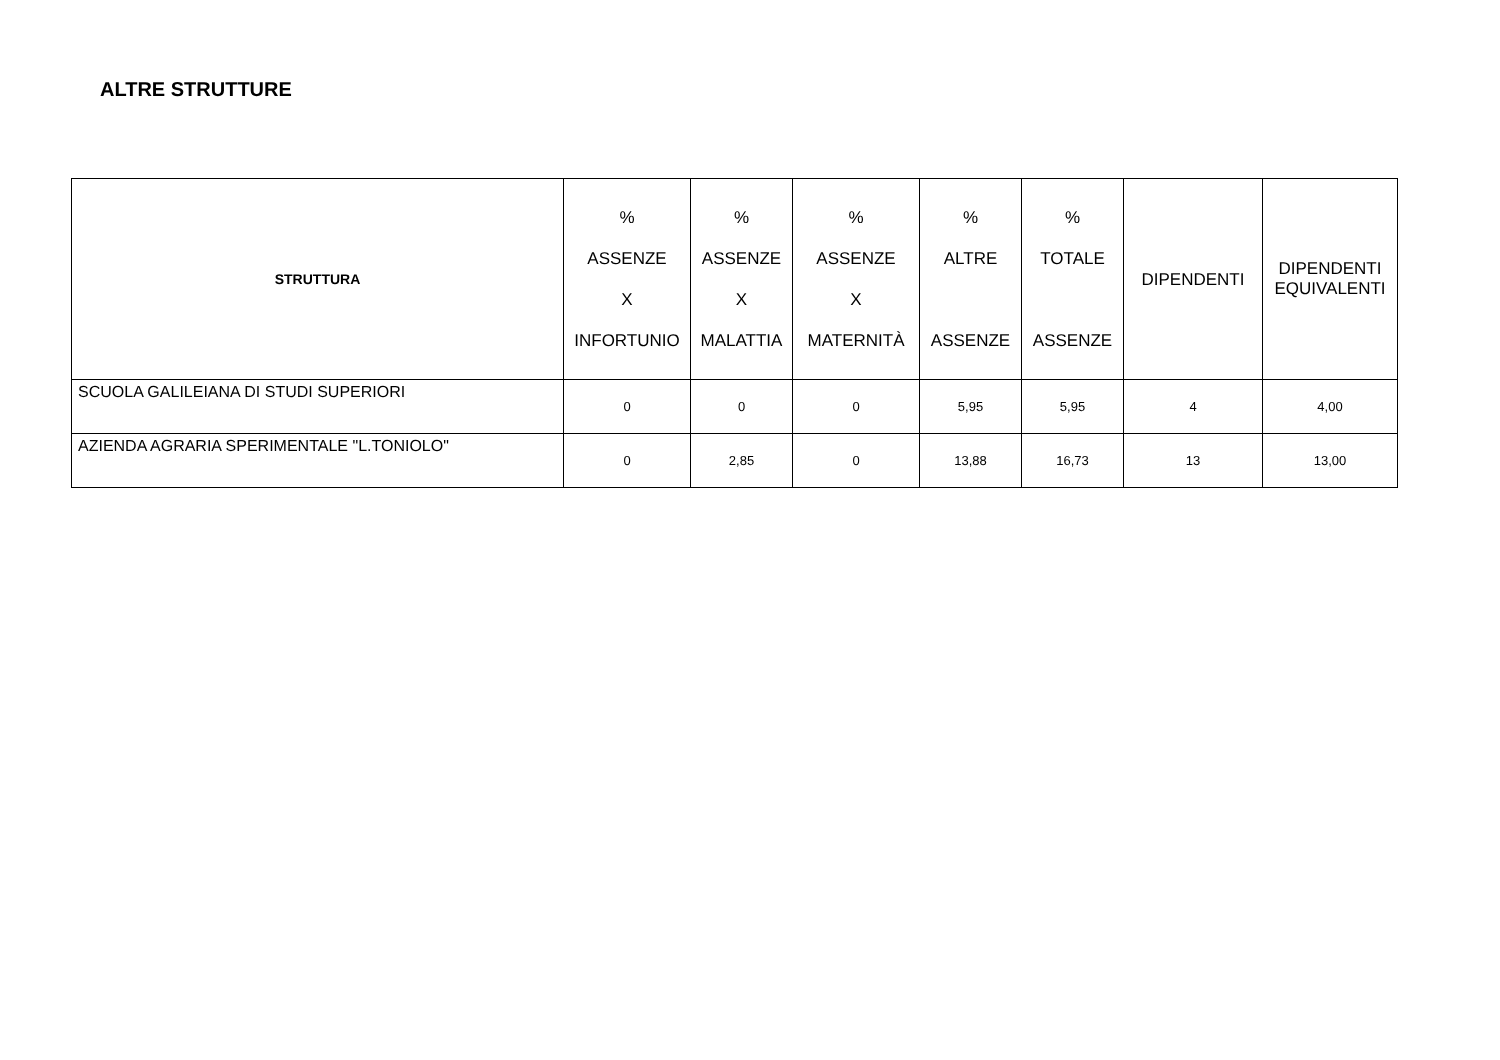ALTRE STRUTTURE
| STRUTTURA | % ASSENZE X INFORTUNIO | % ASSENZE X MALATTIA | % ASSENZE X MATERNITÀ | % ALTRE ASSENZE | % TOTALE ASSENZE | DIPENDENTI | DIPENDENTI EQUIVALENTI |
| --- | --- | --- | --- | --- | --- | --- | --- |
| SCUOLA GALILEIANA DI STUDI SUPERIORI | 0 | 0 | 0 | 5,95 | 5,95 | 4 | 4,00 |
| AZIENDA AGRARIA SPERIMENTALE "L.TONIOLO" | 0 | 2,85 | 0 | 13,88 | 16,73 | 13 | 13,00 |